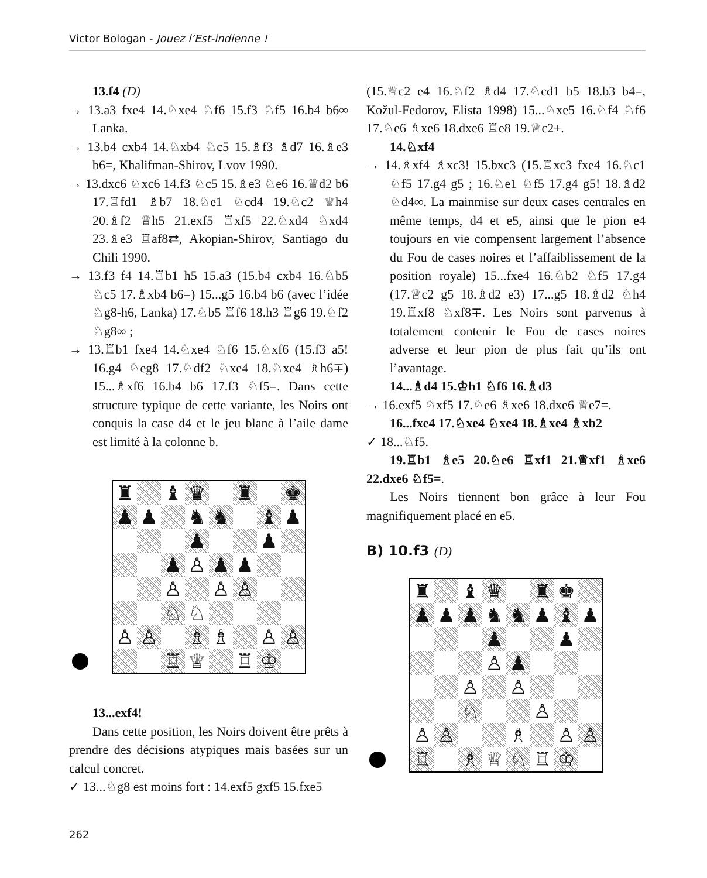Victor Bologan - Jouez l’Est-indienne !
13.f4 (D)
→ 13.a3 fxe4 14.♘xe4 ♘f6 15.f3 ♘f5 16.b4 b6∞ Lanka.
→ 13.b4 cxb4 14.♘xb4 ♘c5 15.♗f3 ♗d7 16.♗e3 b6=, Khalifman-Shirov, Lvov 1990.
→ 13.dxc6 ♘xc6 14.f3 ♘c5 15.♗e3 ♘e6 16.♕d2 b6 17.♖fd1 ♗b7 18.♘e1 ♘cd4 19.♘c2 ♕h4 20.♗f2 ♕h5 21.exf5 ♖xf5 22.♘xd4 ♘xd4 23.♗e3 ♖af8⇄, Akopian-Shirov, Santiago du Chili 1990.
→ 13.f3 f4 14.♖b1 h5 15.a3 (15.b4 cxb4 16.♘b5 ♘c5 17.♗xb4 b6=) 15...g5 16.b4 b6 (avec l’idée ♘g8-h6, Lanka) 17.♘b5 ♖f6 18.h3 ♖g6 19.♘f2 ♘g8∞ ;
→ 13.♖b1 fxe4 14.♘xe4 ♘f6 15.♘xf6 (15.f3 a5! 16.g4 ♘eg8 17.♘df2 ♘xe4 18.♘xe4 ♗h6∓) 15...♗xf6 16.b4 b6 17.f3 ♘f5=. Dans cette structure typique de cette variante, les Noirs ont conquis la case d4 et le jeu blanc à l’aile dame est limité à la colonne b.
♜
♝
♛
♜
♚
♟
♟
♞
♞
♝
♟
♟
♟
♟
♙
♟
♟
♙
♙
♙
♘
♘
♙
♙
♗
♗
♙
♙
♖
♕
♖
♔
13...exf4!
Dans cette position, les Noirs doivent être prêts à prendre des décisions atypiques mais basées sur un calcul concret.
✓ 13...♘g8 est moins fort : 14.exf5 gxf5 15.fxe5
(15.♕c2 e4 16.♘f2 ♗d4 17.♘cd1 b5 18.b3 b4=, Kožul-Fedorov, Elista 1998) 15...♘xe5 16.♘f4 ♘f6 17.♘e6 ♗xe6 18.dxe6 ♖e8 19.♕c2±.
14.♘xf4
→ 14.♗xf4 ♗xc3! 15.bxc3 (15.♖xc3 fxe4 16.♘c1 ♘f5 17.g4 g5 ; 16.♘e1 ♘f5 17.g4 g5! 18.♗d2 ♘d4∞. La mainmise sur deux cases centrales en même temps, d4 et e5, ainsi que le pion e4 toujours en vie compensent largement l’absence du Fou de cases noires et l’affaiblissement de la position royale) 15...fxe4 16.♘b2 ♘f5 17.g4 (17.♕c2 g5 18.♗d2 e3) 17...g5 18.♗d2 ♘h4 19.♖xf8 ♘xf8∓. Les Noirs sont parvenus à totalement contenir le Fou de cases noires adverse et leur pion de plus fait qu’ils ont l’avantage.
14...♗d4 15.♔h1 ♘f6 16.♗d3
→ 16.exf5 ♘xf5 17.♘e6 ♗xe6 18.dxe6 ♕e7=.
16...fxe4 17.♘xe4 ♘xe4 18.♗xe4 ♗xb2
✓ 18...♘f5.
19.♖b1 ♗e5 20.♘e6 ♖xf1 21.♕xf1 ♗xe6 22.dxe6 ♘f5=.
Les Noirs tiennent bon grâce à leur Fou magnifiquement placé en e5.
B) 10.f3 (D)
♜
♝
♛
♜
♚
♟
♟
♟
♞
♞
♟
♝
♟
♟
♟
♙
♟
♙
♙
♘
♙
♙
♙
♗
♙
♙
♖
♗
♕
♘
♖
♔
262